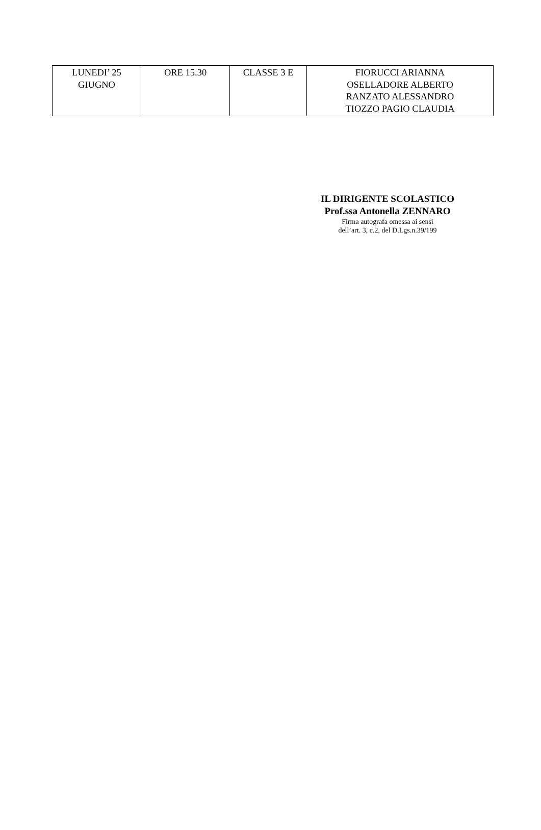| LUNEDI’ 25 GIUGNO | ORE 15.30 | CLASSE 3 E | FIORUCCI ARIANNA OSELLADORE ALBERTO RANZATO ALESSANDRO TIOZZO PAGIO CLAUDIA |
IL DIRIGENTE SCOLASTICO
Prof.ssa Antonella ZENNARO
Firma autografa omessa ai sensi
dell’art. 3, c.2, del D.Lgs.n.39/199